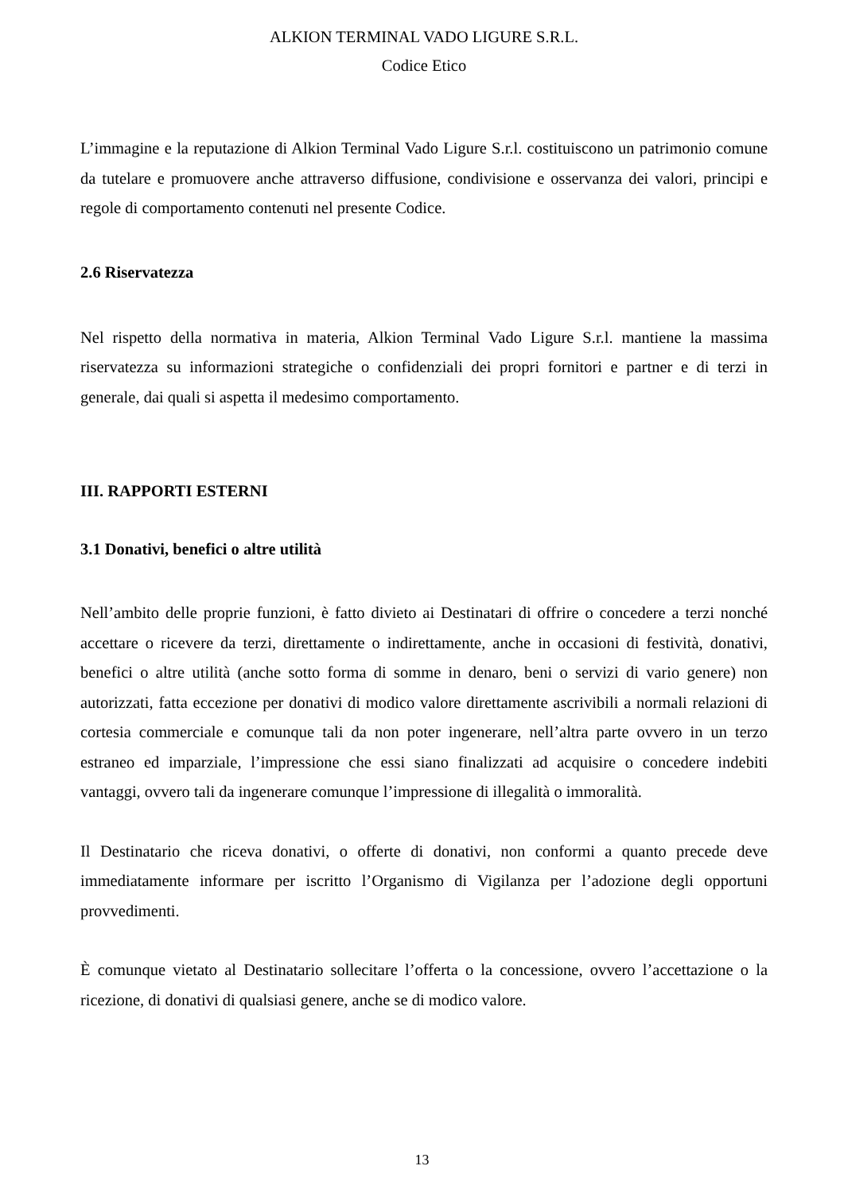ALKION TERMINAL VADO LIGURE S.R.L.
Codice Etico
L’immagine e la reputazione di Alkion Terminal Vado Ligure S.r.l. costituiscono un patrimonio comune da tutelare e promuovere anche attraverso diffusione, condivisione e osservanza dei valori, principi e regole di comportamento contenuti nel presente Codice.
2.6 Riservatezza
Nel rispetto della normativa in materia, Alkion Terminal Vado Ligure S.r.l. mantiene la massima riservatezza su informazioni strategiche o confidenziali dei propri fornitori e partner e di terzi in generale, dai quali si aspetta il medesimo comportamento.
III. RAPPORTI ESTERNI
3.1 Donativi, benefici o altre utilità
Nell’ambito delle proprie funzioni, è fatto divieto ai Destinatari di offrire o concedere a terzi nonché accettare o ricevere da terzi, direttamente o indirettamente, anche in occasioni di festività, donativi, benefici o altre utilità (anche sotto forma di somme in denaro, beni o servizi di vario genere) non autorizzati, fatta eccezione per donativi di modico valore direttamente ascrivibili a normali relazioni di cortesia commerciale e comunque tali da non poter ingenerare, nell’altra parte ovvero in un terzo estraneo ed imparziale, l’impressione che essi siano finalizzati ad acquisire o concedere indebiti vantaggi, ovvero tali da ingenerare comunque l’impressione di illegalità o immoralità.
Il Destinatario che riceva donativi, o offerte di donativi, non conformi a quanto precede deve immediatamente informare per iscritto l’Organismo di Vigilanza per l’adozione degli opportuni provvedimenti.
È comunque vietato al Destinatario sollecitare l’offerta o la concessione, ovvero l’accettazione o la ricezione, di donativi di qualsiasi genere, anche se di modico valore.
13